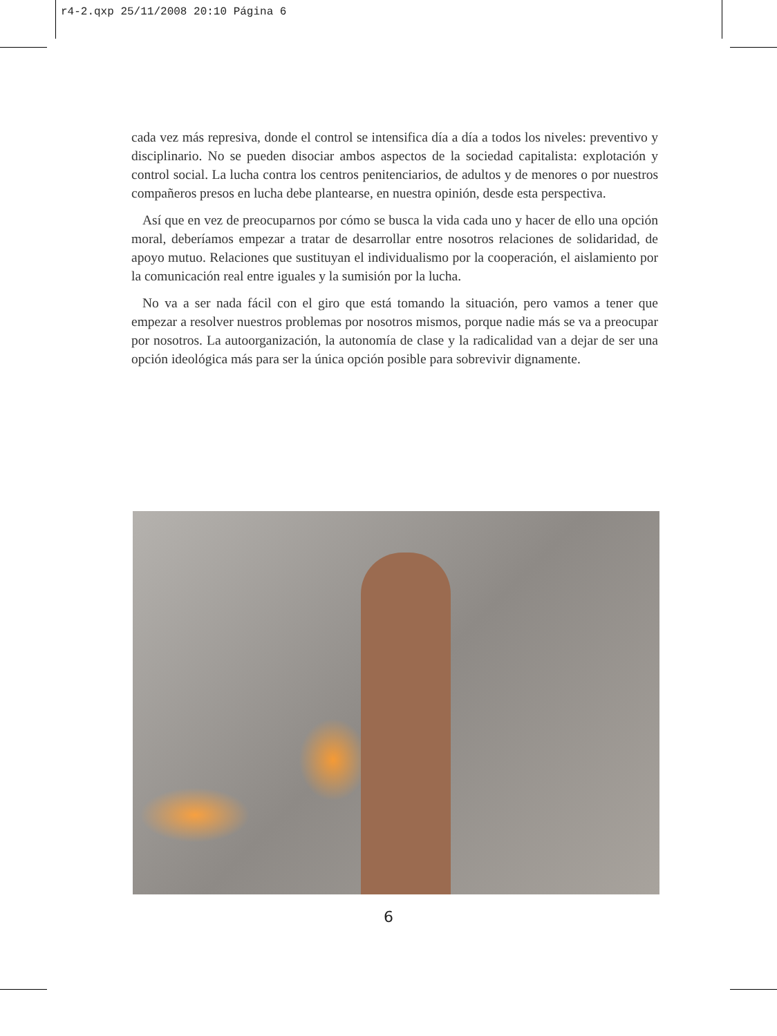r4-2.qxp 25/11/2008 20:10 Página 6
cada vez más represiva, donde el control se intensifica día a día a todos los niveles: preventivo y disciplinario. No se pueden disociar ambos aspectos de la sociedad capitalista: explotación y control social. La lucha contra los centros penitenciarios, de adultos y de menores o por nuestros compañeros presos en lucha debe plantearse, en nuestra opinión, desde esta perspectiva.
Así que en vez de preocuparnos por cómo se busca la vida cada uno y hacer de ello una opción moral, deberíamos empezar a tratar de desarrollar entre nosotros relaciones de solidaridad, de apoyo mutuo. Relaciones que sustituyan el individualismo por la cooperación, el aislamiento por la comunicación real entre iguales y la sumisión por la lucha.
No va a ser nada fácil con el giro que está tomando la situación, pero vamos a tener que empezar a resolver nuestros problemas por nosotros mismos, porque nadie más se va a preocupar por nosotros. La autoorganización, la autonomía de clase y la radicalidad van a dejar de ser una opción ideológica más para ser la única opción posible para sobrevivir dignamente.
6